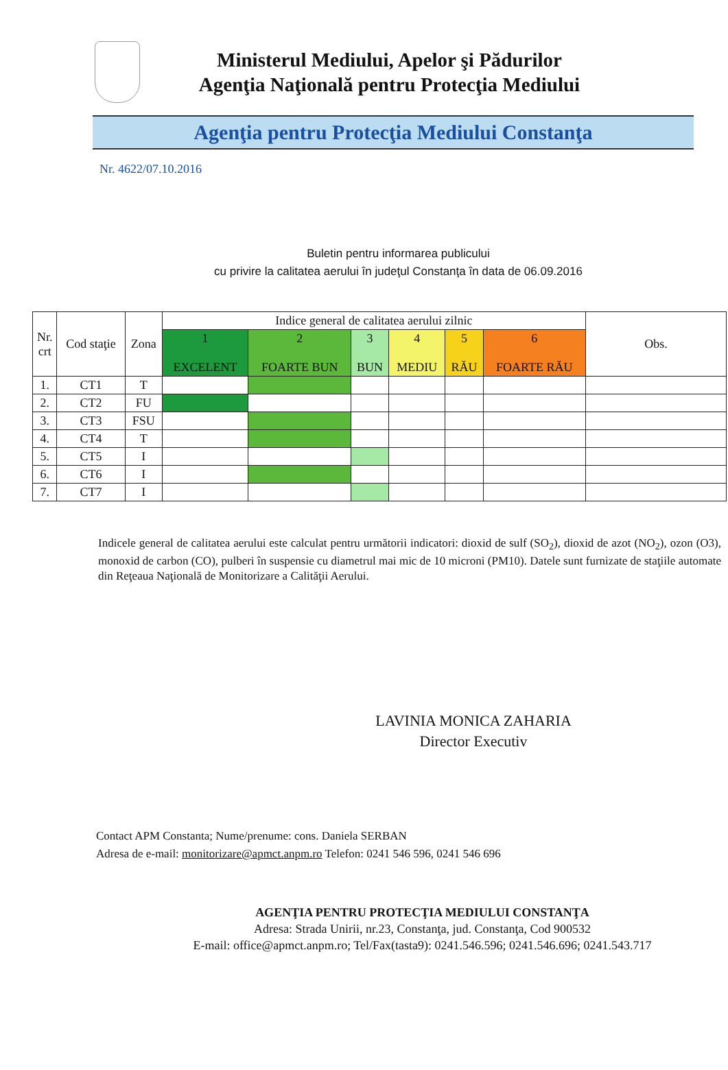Ministerul Mediului, Apelor şi Pădurilor
Agenţia Naţională pentru Protecţia Mediului
Agenţia pentru Protecţia Mediului Constanţa
Nr. 4622/07.10.2016
Buletin pentru informarea publicului
cu privire la calitatea aerului în judeţul Constanţa în data de 06.09.2016
| Nr. crt | Cod staţie | Zona | Indice general de calitatea aerului zilnic | | | | | | Obs. |
| --- | --- | --- | --- | --- | --- | --- | --- | --- | --- |
| | | | 1 EXCELENT | 2 FOARTE BUN | 3 BUN | 4 MEDIU | 5 RĂU | 6 FOARTE RĂU | |
| 1. | CT1 | T | | | | | | | |
| 2. | CT2 | FU | | | | | | | |
| 3. | CT3 | FSU | | | | | | | |
| 4. | CT4 | T | | | | | | | |
| 5. | CT5 | I | | | | | | | |
| 6. | CT6 | I | | | | | | | |
| 7. | CT7 | I | | | | | | | |
Indicele general de calitatea aerului este calculat pentru următorii indicatori: dioxid de sulf (SO<sub>2</sub>), dioxid de azot (NO<sub>2</sub>), ozon (O3), monoxid de carbon (CO), pulberi în suspensie cu diametrul mai mic de 10 microni (PM10). Datele sunt furnizate de staţiile automate din Reţeaua Naţională de Monitorizare a Calităţii Aerului.
LAVINIA MONICA ZAHARIA
Director Executiv
Contact APM Constanta; Nume/prenume: cons. Daniela SERBAN
Adresa de e-mail: monitorizare@apmct.anpm.ro Telefon: 0241 546 596, 0241 546 696
AGENŢIA PENTRU PROTECŢIA MEDIULUI CONSTANŢA
Adresa: Strada Unirii, nr.23, Constanţa, jud. Constanţa, Cod 900532
E-mail: office@apmct.anpm.ro; Tel/Fax(tasta9): 0241.546.596; 0241.546.696; 0241.543.717